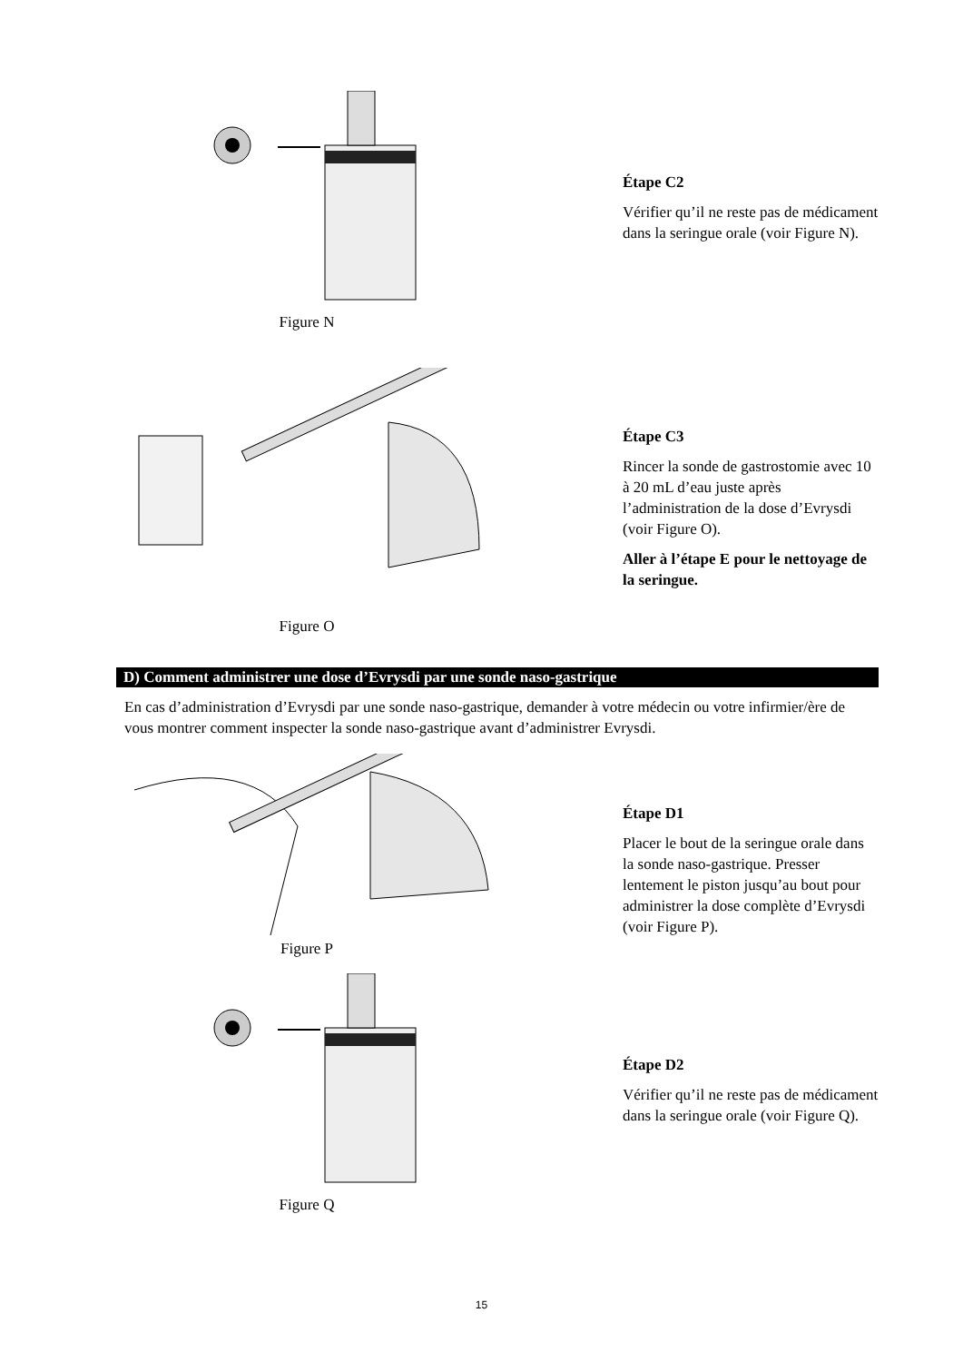Figure N
Étape C2
Vérifier qu’il ne reste pas de médicament dans la seringue orale (voir Figure N).
Figure O
Étape C3
Rincer la sonde de gastrostomie avec 10 à 20 mL d’eau juste après l’administration de la dose d’Evrysdi (voir Figure O).
Aller à l’étape E pour le nettoyage de la seringue.
D) Comment administrer une dose d’Evrysdi par une sonde naso-gastrique
En cas d’administration d’Evrysdi par une sonde naso-gastrique, demander à votre médecin ou votre infirmier/ère de vous montrer comment inspecter la sonde naso-gastrique avant d’administrer Evrysdi.
Figure P
Étape D1
Placer le bout de la seringue orale dans la sonde naso-gastrique. Presser lentement le piston jusqu’au bout pour administrer la dose complète d’Evrysdi (voir Figure P).
Figure Q
Étape D2
Vérifier qu’il ne reste pas de médicament dans la seringue orale (voir Figure Q).
15